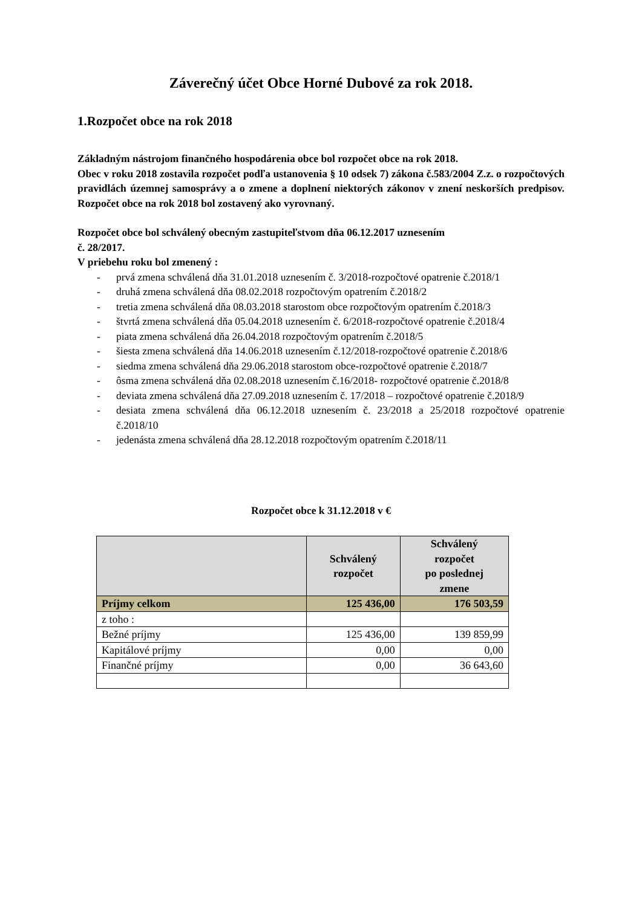Záverečný účet Obce Horné Dubové za rok 2018.
1.Rozpočet obce na rok 2018
Základným nástrojom finančného hospodárenia obce bol rozpočet obce na rok 2018.
Obec v roku 2018 zostavila rozpočet podľa ustanovenia § 10 odsek 7) zákona č.583/2004 Z.z. o rozpočtových pravidlách územnej samosprávy a o zmene a doplnení niektorých zákonov v znení neskorších predpisov. Rozpočet obce na rok 2018 bol zostavený ako vyrovnaný.
Rozpočet obce bol schválený obecným zastupiteľstvom dňa 06.12.2017 uznesením
č. 28/2017.
V priebehu roku bol zmenený :
- prvá zmena schválená dňa 31.01.2018 uznesením č. 3/2018-rozpočtové opatrenie č.2018/1
- druhá zmena schválená dňa 08.02.2018 rozpočtovým opatrením č.2018/2
- tretia zmena schválená dňa 08.03.2018 starostom obce rozpočtovým opatrením č.2018/3
- štvrtá zmena schválená dňa 05.04.2018 uznesením č. 6/2018-rozpočtové opatrenie č.2018/4
- piata zmena schválená dňa 26.04.2018 rozpočtovým opatrením č.2018/5
- šiesta zmena schválená dňa 14.06.2018 uznesením č.12/2018-rozpočtové opatrenie č.2018/6
- siedma zmena schválená dňa 29.06.2018 starostom obce-rozpočtové opatrenie č.2018/7
- ôsma zmena schválená dňa 02.08.2018 uznesením č.16/2018- rozpočtové opatrenie č.2018/8
- deviata zmena schválená dňa 27.09.2018 uznesením č. 17/2018 – rozpočtové opatrenie č.2018/9
- desiata zmena schválená dňa 06.12.2018 uznesením č. 23/2018 a 25/2018 rozpočtové opatrenie č.2018/10
- jedenásta zmena schválená dňa 28.12.2018 rozpočtovým opatrením č.2018/11
Rozpočet obce k 31.12.2018 v €
| | Schválený rozpočet | Schválený rozpočet po poslednej zmene |
| --- | --- | --- |
| Príjmy celkom | 125 436,00 | 176 503,59 |
| z toho : | | |
| Bežné príjmy | 125 436,00 | 139 859,99 |
| Kapitálové príjmy | 0,00 | 0,00 |
| Finančné príjmy | 0,00 | 36 643,60 |